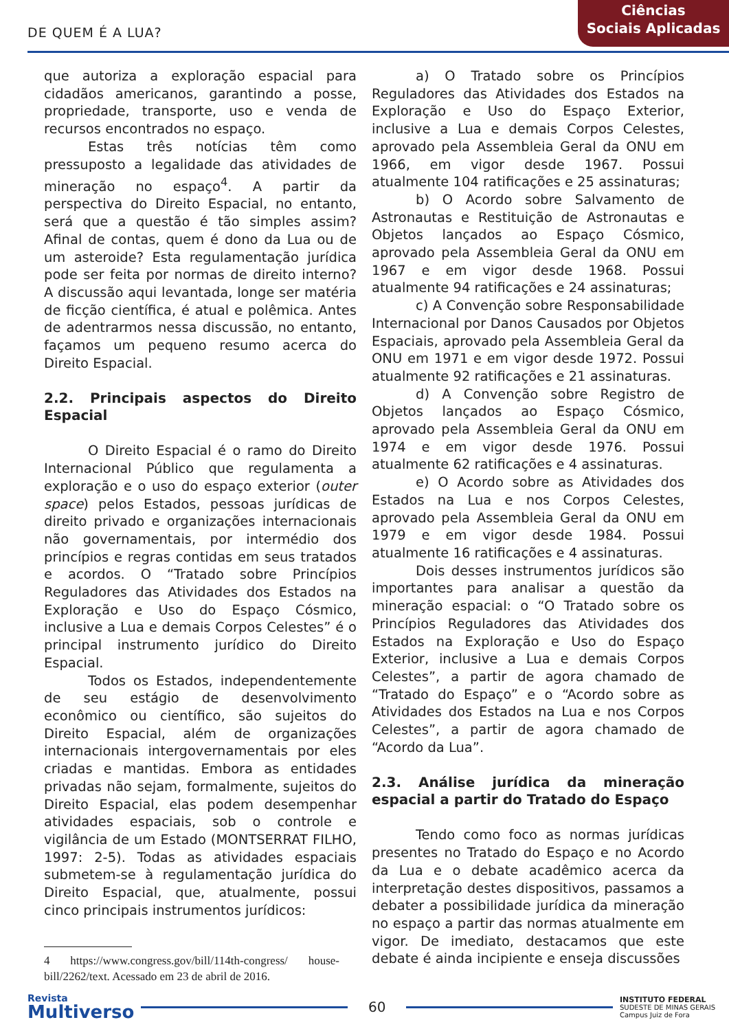DE QUEM É A LUA?
Ciências
Sociais Aplicadas
que autoriza a exploração espacial para cidadãos americanos, garantindo a posse, propriedade, transporte, uso e venda de recursos encontrados no espaço.
Estas três notícias têm como pressuposto a legalidade das atividades de mineração no espaço<sup>4</sup>. A partir da perspectiva do Direito Espacial, no entanto, será que a questão é tão simples assim? Afinal de contas, quem é dono da Lua ou de um asteroide? Esta regulamentação jurídica pode ser feita por normas de direito interno? A discussão aqui levantada, longe ser matéria de ficção científica, é atual e polêmica. Antes de adentrarmos nessa discussão, no entanto, façamos um pequeno resumo acerca do Direito Espacial.
2.2. Principais aspectos do Direito Espacial
O Direito Espacial é o ramo do Direito Internacional Público que regulamenta a exploração e o uso do espaço exterior (outer space) pelos Estados, pessoas jurídicas de direito privado e organizações internacionais não governamentais, por intermédio dos princípios e regras contidas em seus tratados e acordos. O “Tratado sobre Princípios Reguladores das Atividades dos Estados na Exploração e Uso do Espaço Cósmico, inclusive a Lua e demais Corpos Celestes” é o principal instrumento jurídico do Direito Espacial.
Todos os Estados, independentemente de seu estágio de desenvolvimento econômico ou científico, são sujeitos do Direito Espacial, além de organizações internacionais intergovernamentais por eles criadas e mantidas. Embora as entidades privadas não sejam, formalmente, sujeitos do Direito Espacial, elas podem desempenhar atividades espaciais, sob o controle e vigilância de um Estado (MONTSERRAT FILHO, 1997: 2-5). Todas as atividades espaciais submetem-se à regulamentação jurídica do Direito Espacial, que, atualmente, possui cinco principais instrumentos jurídicos:
4 https://www.congress.gov/bill/114th-congress/ house-bill/2262/text. Acessado em 23 de abril de 2016.
a) O Tratado sobre os Princípios Reguladores das Atividades dos Estados na Exploração e Uso do Espaço Exterior, inclusive a Lua e demais Corpos Celestes, aprovado pela Assembleia Geral da ONU em 1966, em vigor desde 1967. Possui atualmente 104 ratificações e 25 assinaturas;
b) O Acordo sobre Salvamento de Astronautas e Restituição de Astronautas e Objetos lançados ao Espaço Cósmico, aprovado pela Assembleia Geral da ONU em 1967 e em vigor desde 1968. Possui atualmente 94 ratificações e 24 assinaturas;
c) A Convenção sobre Responsabilidade Internacional por Danos Causados por Objetos Espaciais, aprovado pela Assembleia Geral da ONU em 1971 e em vigor desde 1972. Possui atualmente 92 ratificações e 21 assinaturas.
d) A Convenção sobre Registro de Objetos lançados ao Espaço Cósmico, aprovado pela Assembleia Geral da ONU em 1974 e em vigor desde 1976. Possui atualmente 62 ratificações e 4 assinaturas.
e) O Acordo sobre as Atividades dos Estados na Lua e nos Corpos Celestes, aprovado pela Assembleia Geral da ONU em 1979 e em vigor desde 1984. Possui atualmente 16 ratificações e 4 assinaturas.
Dois desses instrumentos jurídicos são importantes para analisar a questão da mineração espacial: o “O Tratado sobre os Princípios Reguladores das Atividades dos Estados na Exploração e Uso do Espaço Exterior, inclusive a Lua e demais Corpos Celestes”, a partir de agora chamado de “Tratado do Espaço” e o “Acordo sobre as Atividades dos Estados na Lua e nos Corpos Celestes”, a partir de agora chamado de “Acordo da Lua”.
2.3. Análise jurídica da mineração espacial a partir do Tratado do Espaço
Tendo como foco as normas jurídicas presentes no Tratado do Espaço e no Acordo da Lua e o debate acadêmico acerca da interpretação destes dispositivos, passamos a debater a possibilidade jurídica da mineração no espaço a partir das normas atualmente em vigor. De imediato, destacamos que este debate é ainda incipiente e enseja discussões
Revista
Multiverso
60
INSTITUTO FEDERAL
SUDESTE DE MINAS GERAIS
Campus Juiz de Fora